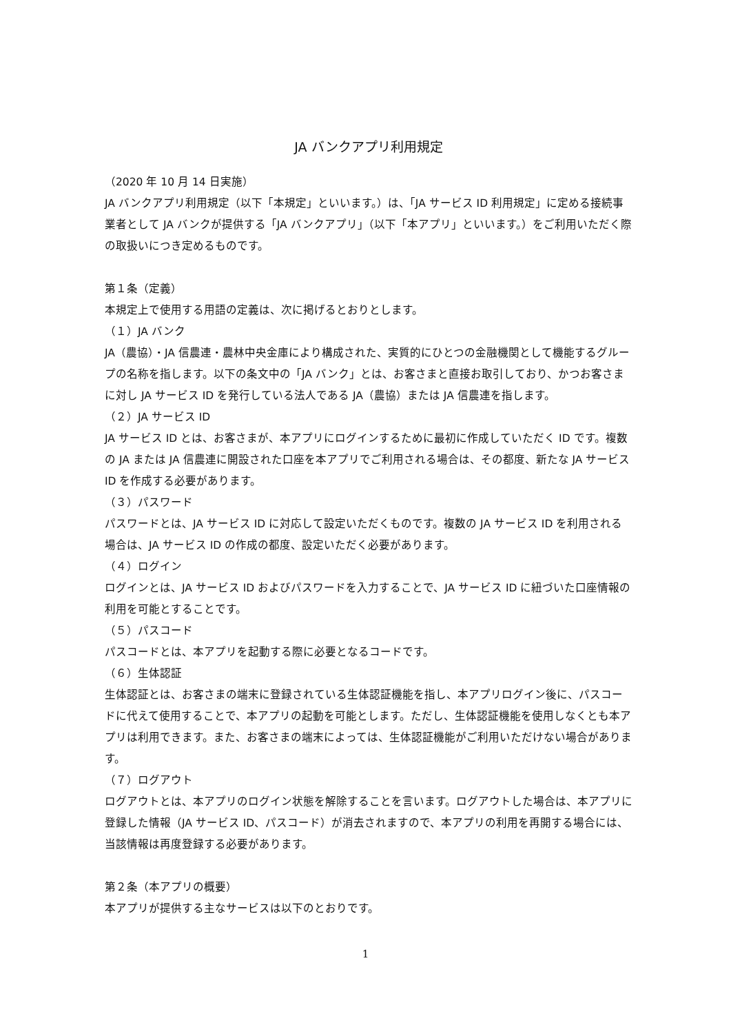JA バンクアプリ利用規定
（2020 年 10 月 14 日実施）
JA バンクアプリ利用規定（以下「本規定」といいます。）は、「JA サービス ID 利用規定」に定める接続事業者として JA バンクが提供する「JA バンクアプリ」（以下「本アプリ」といいます。）をご利用いただく際の取扱いにつき定めるものです。
第１条（定義）
本規定上で使用する用語の定義は、次に掲げるとおりとします。
（１）JA バンク
JA（農協）・JA 信農連・農林中央金庫により構成された、実質的にひとつの金融機関として機能するグループの名称を指します。以下の条文中の「JA バンク」とは、お客さまと直接お取引しており、かつお客さまに対し JA サービス ID を発行している法人である JA（農協）または JA 信農連を指します。
（２）JA サービス ID
JA サービス ID とは、お客さまが、本アプリにログインするために最初に作成していただく ID です。複数の JA または JA 信農連に開設された口座を本アプリでご利用される場合は、その都度、新たな JA サービス ID を作成する必要があります。
（３）パスワード
パスワードとは、JA サービス ID に対応して設定いただくものです。複数の JA サービス ID を利用される場合は、JA サービス ID の作成の都度、設定いただく必要があります。
（４）ログイン
ログインとは、JA サービス ID およびパスワードを入力することで、JA サービス ID に紐づいた口座情報の利用を可能とすることです。
（５）パスコード
パスコードとは、本アプリを起動する際に必要となるコードです。
（６）生体認証
生体認証とは、お客さまの端末に登録されている生体認証機能を指し、本アプリログイン後に、パスコードに代えて使用することで、本アプリの起動を可能とします。ただし、生体認証機能を使用しなくとも本アプリは利用できます。また、お客さまの端末によっては、生体認証機能がご利用いただけない場合があります。
（７）ログアウト
ログアウトとは、本アプリのログイン状態を解除することを言います。ログアウトした場合は、本アプリに登録した情報（JA サービス ID、パスコード）が消去されますので、本アプリの利用を再開する場合には、当該情報は再度登録する必要があります。
第２条（本アプリの概要）
本アプリが提供する主なサービスは以下のとおりです。
1